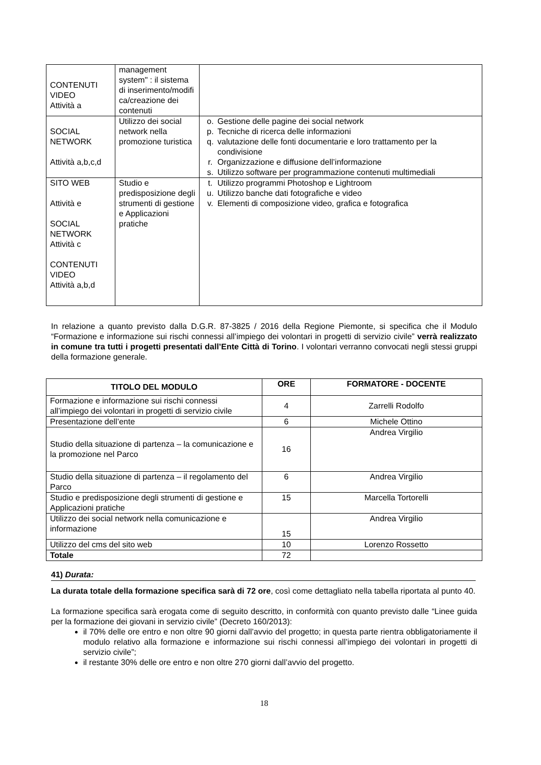| CONTENUTI VIDEO Attività a | management system" : il sistema di inserimento/modifi ca/creazione dei contenuti | |
| SOCIAL NETWORK Attività a,b,c,d | Utilizzo dei social network nella promozione turistica | o. Gestione delle pagine dei social network p. Tecniche di ricerca delle informazioni q. valutazione delle fonti documentarie e loro trattamento per la condivisione r. Organizzazione e diffusione dell’informazione s. Utilizzo software per programmazione contenuti multimediali |
| SITO WEB Attività e SOCIAL NETWORK Attività c CONTENUTI VIDEO Attività a,b,d | Studio e predisposizione degli strumenti di gestione e Applicazioni pratiche | t. Utilizzo programmi Photoshop e Lightroom u. Utilizzo banche dati fotografiche e video v. Elementi di composizione video, grafica e fotografica |
In relazione a quanto previsto dalla D.G.R. 87-3825 / 2016 della Regione Piemonte, si specifica che il Modulo “Formazione e informazione sui rischi connessi all’impiego dei volontari in progetti di servizio civile” verrà realizzato in comune tra tutti i progetti presentati dall’Ente Città di Torino. I volontari verranno convocati negli stessi gruppi della formazione generale.
| TITOLO DEL MODULO | ORE | FORMATORE - DOCENTE |
| --- | --- | --- |
| Formazione e informazione sui rischi connessi all’impiego dei volontari in progetti di servizio civile | 4 | Zarrelli Rodolfo |
| Presentazione dell’ente | 6 | Michele Ottino |
| Studio della situazione di partenza – la comunicazione e la promozione nel Parco | 16 | Andrea Virgilio |
| Studio della situazione di partenza – il regolamento del Parco | 6 | Andrea Virgilio |
| Studio e predisposizione degli strumenti di gestione e Applicazioni pratiche | 15 | Marcella Tortorelli |
| Utilizzo dei social network nella comunicazione e informazione | 15 | Andrea Virgilio |
| Utilizzo del cms del sito web | 10 | Lorenzo Rossetto |
| Totale | 72 | |
41) Durata:
La durata totale della formazione specifica sarà di 72 ore, così come dettagliato nella tabella riportata al punto 40.
La formazione specifica sarà erogata come di seguito descritto, in conformità con quanto previsto dalle “Linee guida per la formazione dei giovani in servizio civile” (Decreto 160/2013):
il 70% delle ore entro e non oltre 90 giorni dall’avvio del progetto; in questa parte rientra obbligatoriamente il modulo relativo alla formazione e informazione sui rischi connessi all’impiego dei volontari in progetti di servizio civile”;
il restante 30% delle ore entro e non oltre 270 giorni dall’avvio del progetto.
18